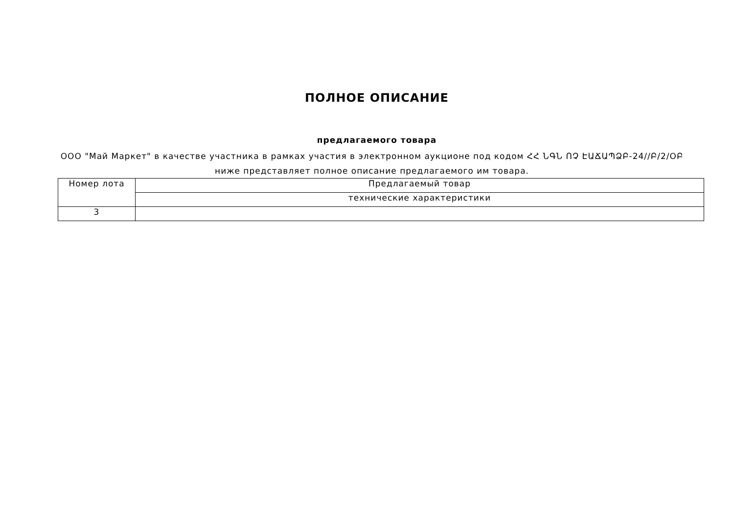ПОЛНОЕ ОПИСАНИЕ
предлагаемого товара
ООО "Май Маркет" в качестве участника в рамках участия в электронном аукционе под кодом ՀՀ ՆԳՆ ՈՉ ԷԱՃԱՊՁԲ-24//Բ/2/ՕԲ ниже представляет полное описание предлагаемого им товара.
| Номер лота | Предлагаемый товар |
| | технические характеристики |
| 3 | |